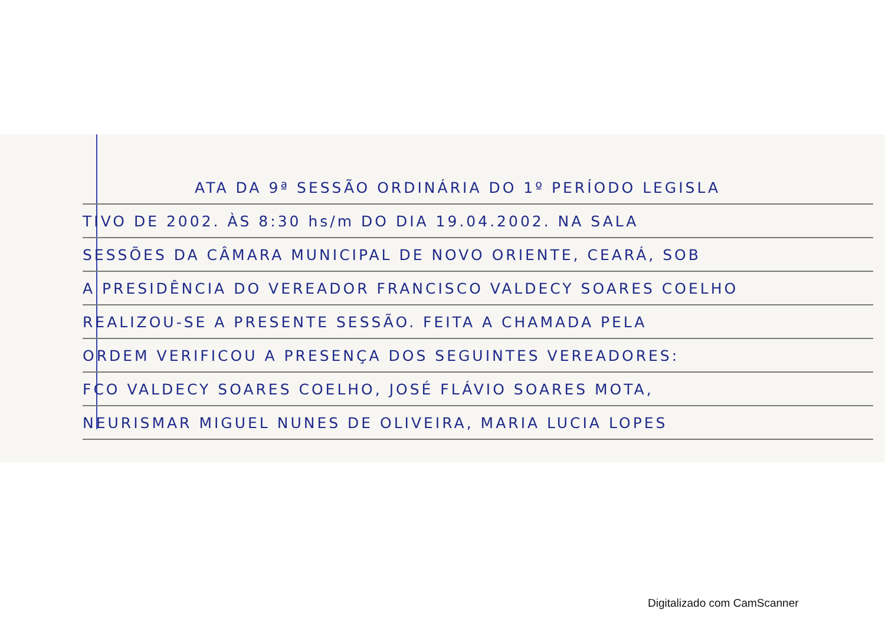ATA DA 9ª SESSÃO ORDINÁRIA DO 1º PERÍODO LEGISLA
TIVO DE 2002. ÀS 8:30 hs/m DO DIA 19.04.2002. NA SALA
SESSÕES DA CÂMARA MUNICIPAL DE NOVO ORIENTE, CEARÁ, SOB
A PRESIDÊNCIA DO VEREADOR FRANCISCO VALDECY SOARES COELHO
REALIZOU-SE A PRESENTE SESSÃO. FEITA A CHAMADA PELA
ORDEM VERIFICOU A PRESENÇA DOS SEGUINTES VEREADORES:
FCO VALDECY SOARES COELHO, JOSÉ FLÁVIO SOARES MOTA,
NEURISMAR MIGUEL NUNES DE OLIVEIRA, MARIA LUCIA LOPES
Digitalizado com CamScanner